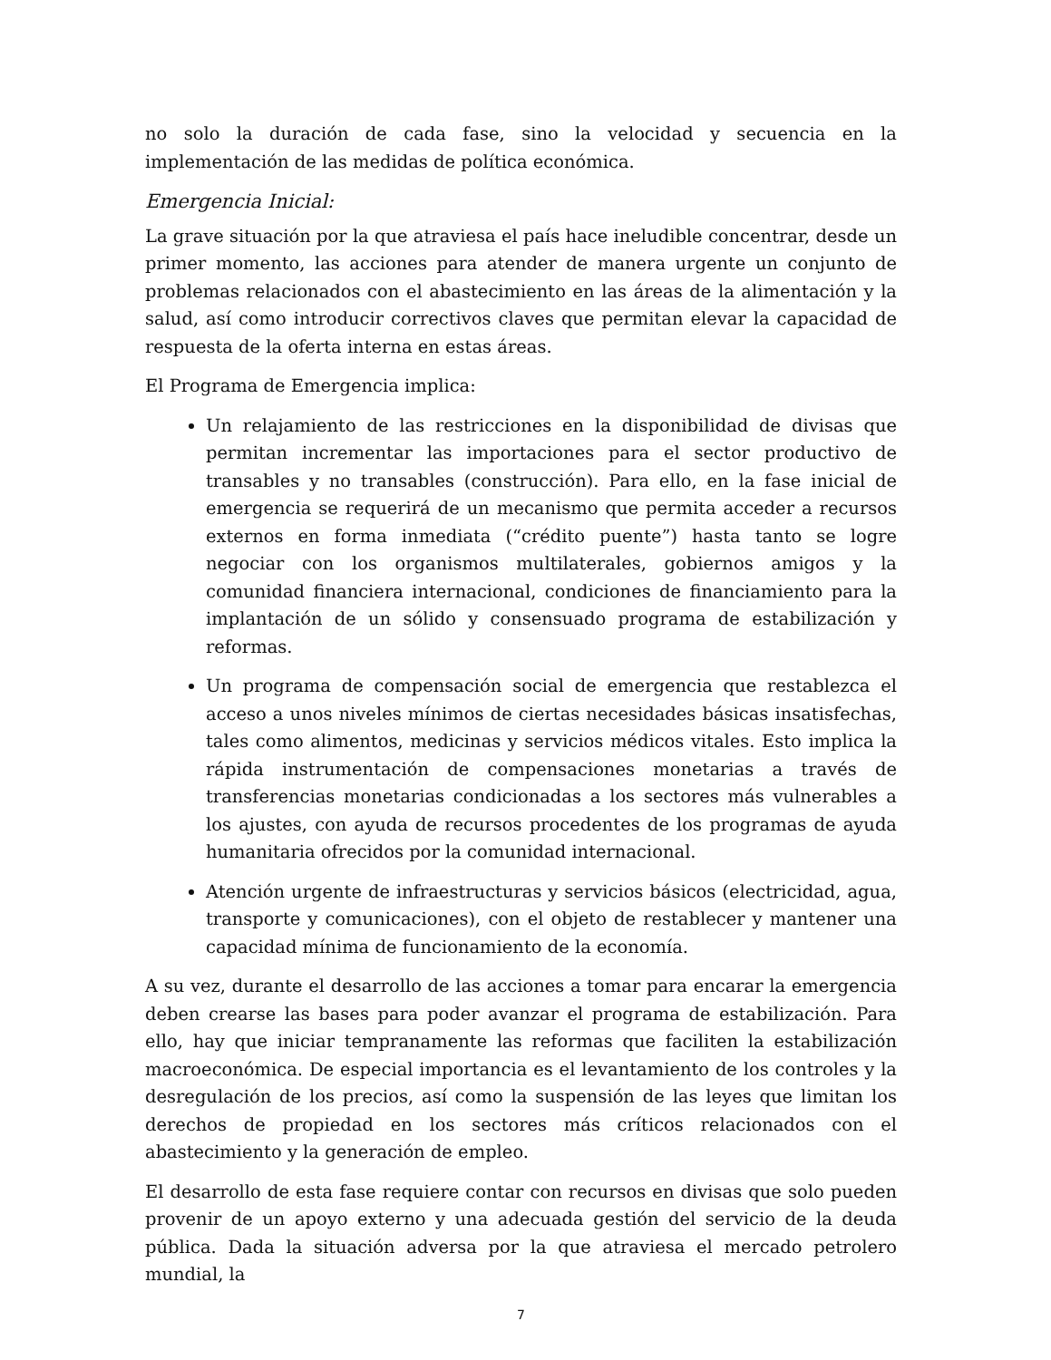no solo la duración de cada fase, sino la velocidad y secuencia en la implementación de las medidas de política económica.
Emergencia Inicial:
La grave situación por la que atraviesa el país hace ineludible concentrar, desde un primer momento, las acciones para atender de manera urgente un conjunto de problemas relacionados con el abastecimiento en las áreas de la alimentación y la salud, así como introducir correctivos claves que permitan elevar la capacidad de respuesta de la oferta interna en estas áreas.
El Programa de Emergencia implica:
Un relajamiento de las restricciones en la disponibilidad de divisas que permitan incrementar las importaciones para el sector productivo de transables y no transables (construcción). Para ello, en la fase inicial de emergencia se requerirá de un mecanismo que permita acceder a recursos externos en forma inmediata (“crédito puente”) hasta tanto se logre negociar con los organismos multilaterales, gobiernos amigos y la comunidad financiera internacional, condiciones de financiamiento para la implantación de un sólido y consensuado programa de estabilización y reformas.
Un programa de compensación social de emergencia que restablezca el acceso a unos niveles mínimos de ciertas necesidades básicas insatisfechas, tales como alimentos, medicinas y servicios médicos vitales. Esto implica la rápida instrumentación de compensaciones monetarias a través de transferencias monetarias condicionadas a los sectores más vulnerables a los ajustes, con ayuda de recursos procedentes de los programas de ayuda humanitaria ofrecidos por la comunidad internacional.
Atención urgente de infraestructuras y servicios básicos (electricidad, agua, transporte y comunicaciones), con el objeto de restablecer y mantener una capacidad mínima de funcionamiento de la economía.
A su vez, durante el desarrollo de las acciones a tomar para encarar la emergencia deben crearse las bases para poder avanzar el programa de estabilización. Para ello, hay que iniciar tempranamente las reformas que faciliten la estabilización macroeconómica. De especial importancia es el levantamiento de los controles y la desregulación de los precios, así como la suspensión de las leyes que limitan los derechos de propiedad en los sectores más críticos relacionados con el abastecimiento y la generación de empleo.
El desarrollo de esta fase requiere contar con recursos en divisas que solo pueden provenir de un apoyo externo y una adecuada gestión del servicio de la deuda pública. Dada la situación adversa por la que atraviesa el mercado petrolero mundial, la
7